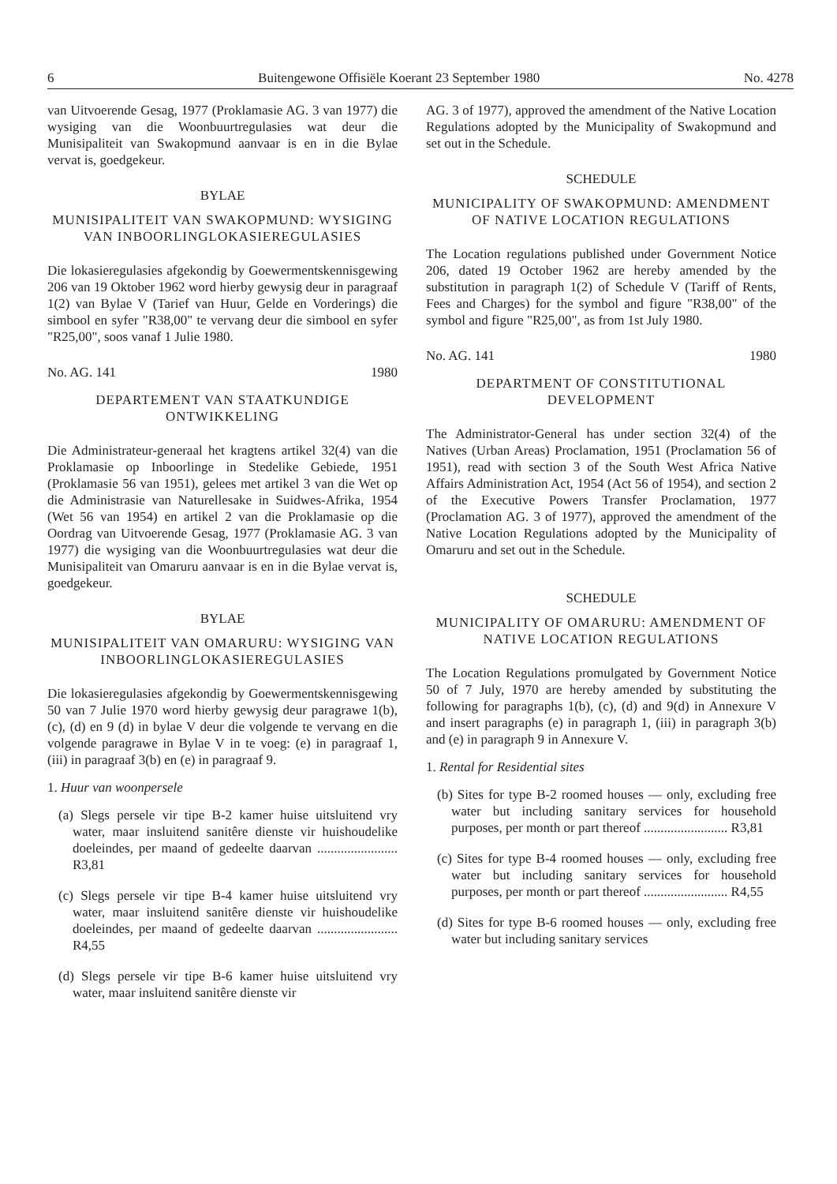6 Buitengewone Offisiële Koerant 23 September 1980 No. 4278
van Uitvoerende Gesag, 1977 (Proklamasie AG. 3 van 1977) die wysiging van die Woonbuurtregulasies wat deur die Munisipaliteit van Swakopmund aanvaar is en in die Bylae vervat is, goedgekeur.
BYLAE
MUNISIPALITEIT VAN SWAKOPMUND: WYSIGING VAN INBOORLINGLOKASIEREGU­LASIES
Die lokasieregulasies afgekondig by Goewermentskennisgewing 206 van 19 Oktober 1962 word hierby gewysig deur in paragraaf 1(2) van Bylae V (Tarief van Huur, Gelde en Vorderings) die simbool en syfer "R38,00" te vervang deur die simbool en syfer "R25,00", soos vanaf 1 Julie 1980.
No. AG. 141 1980
DEPARTEMENT VAN STAATKUNDIGE ONTWIKKELING
Die Administrateur-generaal het kragtens artikel 32(4) van die Proklamasie op Inboorlinge in Stedelike Gebiede, 1951 (Proklamasie 56 van 1951), gelees met artikel 3 van die Wet op die Administrasie van Naturellesake in Suidwes-Afrika, 1954 (Wet 56 van 1954) en artikel 2 van die Proklamasie op die Oordrag van Uitvoerende Gesag, 1977 (Proklamasie AG. 3 van 1977) die wysiging van die Woonbuurtregulasies wat deur die Munisipaliteit van Omaruru aanvaar is en in die Bylae vervat is, goedgekeur.
BYLAE
MUNISIPALITEIT VAN OMARURU: WYSIGING VAN INBOORLINGLOKASIE­REGULASIES
Die lokasieregulasies afgekondig by Goewermentskennisgewing 50 van 7 Julie 1970 word hierby gewysig deur paragrawe 1(b), (c), (d) en 9 (d) in bylae V deur die volgende te vervang en die volgende paragrawe in Bylae V in te voeg: (e) in paragraaf 1, (iii) in paragraaf 3(b) en (e) in paragraaf 9.
1. Huur van woonpersele
(a) Slegs persele vir tipe B-2 kamer huise uitsluitend vry water, maar insluitend sanitêre dienste vir huishoudelike doeleindes, per maand of gedeelte daarvan ........................ R3,81
(c) Slegs persele vir tipe B-4 kamer huise uitsluitend vry water, maar insluitend sanitêre dienste vir huishoudelike doeleindes, per maand of gedeelte daarvan ........................ R4,55
(d) Slegs persele vir tipe B-6 kamer huise uitsluitend vry water, maar insluitend sanitêre dienste vir
AG. 3 of 1977), approved the amendment of the Native Location Regulations adopted by the Municipality of Swakopmund and set out in the Schedule.
SCHEDULE
MUNICIPALITY OF SWAKOPMUND: AMENDMENT OF NATIVE LOCATION REGULATIONS
The Location regulations published under Government Notice 206, dated 19 October 1962 are hereby amended by the substitution in paragraph 1(2) of Schedule V (Tariff of Rents, Fees and Charges) for the symbol and figure "R38,00" of the symbol and figure "R25,00", as from 1st July 1980.
No. AG. 141 1980
DEPARTMENT OF CONSTITUTIONAL DEVELOPMENT
The Administrator-General has under section 32(4) of the Natives (Urban Areas) Proclamation, 1951 (Proclamation 56 of 1951), read with section 3 of the South West Africa Native Affairs Administration Act, 1954 (Act 56 of 1954), and section 2 of the Executive Powers Transfer Proclamation, 1977 (Proclamation AG. 3 of 1977), approved the amendment of the Native Location Regulations adopted by the Municipality of Omaruru and set out in the Schedule.
SCHEDULE
MUNICIPALITY OF OMARURU: AMENDMENT OF NATIVE LOCATION REGULATIONS
The Location Regulations promulgated by Government Notice 50 of 7 July, 1970 are hereby amended by substituting the following for paragraphs 1(b), (c), (d) and 9(d) in Annexure V and insert paragraphs (e) in paragraph 1, (iii) in paragraph 3(b) and (e) in paragraph 9 in Annexure V.
1. Rental for Residential sites
(b) Sites for type B-2 roomed houses — only, excluding free water but including sanitary services for household purposes, per month or part thereof ......................... R3,81
(c) Sites for type B-4 roomed houses — only, excluding free water but including sanitary services for household purposes, per month or part thereof ......................... R4,55
(d) Sites for type B-6 roomed houses — only, excluding free water but including sanitary services